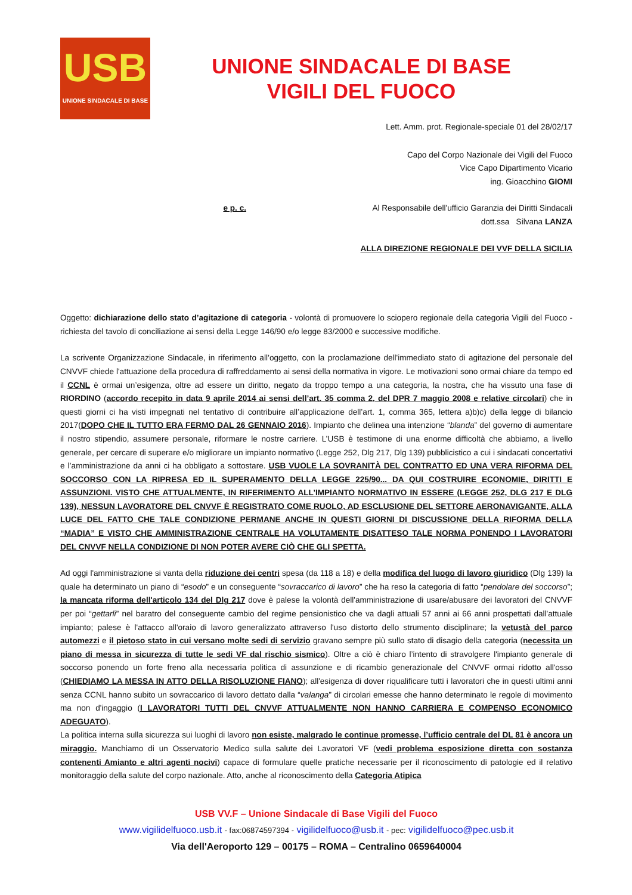USB
UNIONE SINDACALE DI BASE
UNIONE SINDACALE DI BASE
VIGILI DEL FUOCO
Lett. Amm. prot. Regionale-speciale 01 del 28/02/17
Capo del Corpo Nazionale dei Vigili del Fuoco
Vice Capo Dipartimento Vicario
ing. Gioacchino GIOMI
e p. c. Al Responsabile dell'ufficio Garanzia dei Diritti Sindacali
dott.ssa Silvana LANZA
ALLA DIREZIONE REGIONALE DEI VVF DELLA SICILIA
Oggetto: dichiarazione dello stato d’agitazione di categoria - volontà di promuovere lo sciopero regionale della categoria Vigili del Fuoco - richiesta del tavolo di conciliazione ai sensi della Legge 146/90 e/o legge 83/2000 e successive modifiche.
La scrivente Organizzazione Sindacale, in riferimento all’oggetto, con la proclamazione dell'immediato stato di agitazione del personale del CNVVF chiede l'attuazione della procedura di raffreddamento ai sensi della normativa in vigore. Le motivazioni sono ormai chiare da tempo ed il CCNL è ormai un’esigenza, oltre ad essere un diritto, negato da troppo tempo a una categoria, la nostra, che ha vissuto una fase di RIORDINO (accordo recepito in data 9 aprile 2014 ai sensi dell’art. 35 comma 2, del DPR 7 maggio 2008 e relative circolari) che in questi giorni ci ha visti impegnati nel tentativo di contribuire all’applicazione dell’art. 1, comma 365, lettera a)b)c) della legge di bilancio 2017(DOPO CHE IL TUTTO ERA FERMO DAL 26 GENNAIO 2016). Impianto che delinea una intenzione “blanda” del governo di aumentare il nostro stipendio, assumere personale, riformare le nostre carriere. L’USB è testimone di una enorme difficoltà che abbiamo, a livello generale, per cercare di superare e/o migliorare un impianto normativo (Legge 252, Dlg 217, Dlg 139) pubblicistico a cui i sindacati concertativi e l’amministrazione da anni ci ha obbligato a sottostare. USB VUOLE LA SOVRANITÀ DEL CONTRATTO ED UNA VERA RIFORMA DEL SOCCORSO CON LA RIPRESA ED IL SUPERAMENTO DELLA LEGGE 225/90... DA QUI COSTRUIRE ECONOMIE, DIRITTI E ASSUNZIONI. VISTO CHE ATTUALMENTE, IN RIFERIMENTO ALL’IMPIANTO NORMATIVO IN ESSERE (LEGGE 252, DLG 217 E DLG 139), NESSUN LAVORATORE DEL CNVVF È REGISTRATO COME RUOLO, AD ESCLUSIONE DEL SETTORE AERONAVIGANTE, ALLA LUCE DEL FATTO CHE TALE CONDIZIONE PERMANE ANCHE IN QUESTI GIORNI DI DISCUSSIONE DELLA RIFORMA DELLA “MADIA” E VISTO CHE AMMINISTRAZIONE CENTRALE HA VOLUTAMENTE DISATTESO TALE NORMA PONENDO I LAVORATORI DEL CNVVF NELLA CONDIZIONE DI NON POTER AVERE CIÒ CHE GLI SPETTA.
Ad oggi l'amministrazione si vanta della riduzione dei centri spesa (da 118 a 18) e della modifica del luogo di lavoro giuridico (Dlg 139) la quale ha determinato un piano di “esodo” e un conseguente “sovraccarico di lavoro” che ha reso la categoria di fatto “pendolare del soccorso”; la mancata riforma dell'articolo 134 del Dlg 217 dove è palese la volontà dell'amministrazione di usare/abusare dei lavoratori del CNVVF per poi “gettarli” nel baratro del conseguente cambio del regime pensionistico che va dagli attuali 57 anni ai 66 anni prospettati dall'attuale impianto; palese è l'attacco all'oraio di lavoro generalizzato attraverso l'uso distorto dello strumento disciplinare; la vetustà del parco automezzi e il pietoso stato in cui versano molte sedi di servizio gravano sempre più sullo stato di disagio della categoria (necessita un piano di messa in sicurezza di tutte le sedi VF dal rischio sismico). Oltre a ciò è chiaro l’intento di stravolgere l'impianto generale di soccorso ponendo un forte freno alla necessaria politica di assunzione e di ricambio generazionale del CNVVF ormai ridotto all'osso (CHIEDIAMO LA MESSA IN ATTO DELLA RISOLUZIONE FIANO); all'esigenza di dover riqualificare tutti i lavoratori che in questi ultimi anni senza CCNL hanno subito un sovraccarico di lavoro dettato dalla “valanga” di circolari emesse che hanno determinato le regole di movimento ma non d'ingaggio (I LAVORATORI TUTTI DEL CNVVF ATTUALMENTE NON HANNO CARRIERA E COMPENSO ECONOMICO ADEGUATO).
La politica interna sulla sicurezza sui luoghi di lavoro non esiste, malgrado le continue promesse, l’ufficio centrale del DL 81 è ancora un miraggio. Manchiamo di un Osservatorio Medico sulla salute dei Lavoratori VF (vedi problema esposizione diretta con sostanza contenenti Amianto e altri agenti nocivi) capace di formulare quelle pratiche necessarie per il riconoscimento di patologie ed il relativo monitoraggio della salute del corpo nazionale. Atto, anche al riconoscimento della Categoria Atipica
USB VV.F – Unione Sindacale di Base Vigili del Fuoco
www.vigilidelfuoco.usb.it - fax:06874597394 - vigilidelfuoco@usb.it - pec: vigilidelfuoco@pec.usb.it
Via dell'Aeroporto 129 – 00175 – ROMA – Centralino 0659640004